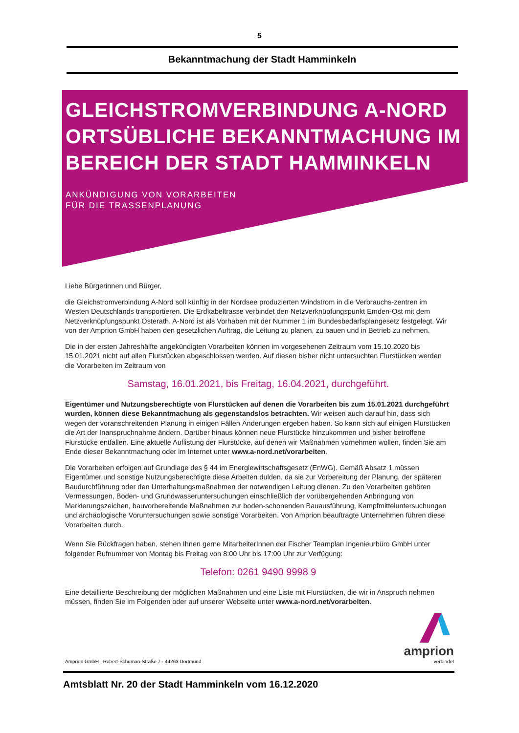5
Bekanntmachung der Stadt Hamminkeln
GLEICHSTROMVERBINDUNG A-NORD ORTSÜBLICHE BEKANNTMACHUNG IM BEREICH DER STADT HAMMINKELN
ANKÜNDIGUNG VON VORARBEITEN
FÜR DIE TRASSENPLANUNG
Liebe Bürgerinnen und Bürger,
die Gleichstromverbindung A-Nord soll künftig in der Nordsee produzierten Windstrom in die Verbrauchs-zentren im Westen Deutschlands transportieren. Die Erdkabeltrasse verbindet den Netzverknüpfungspunkt Emden-Ost mit dem Netzverknüpfungspunkt Osterath. A-Nord ist als Vorhaben mit der Nummer 1 im Bundesbedarfsplangesetz festgelegt. Wir von der Amprion GmbH haben den gesetzlichen Auftrag, die Leitung zu planen, zu bauen und in Betrieb zu nehmen.
Die in der ersten Jahreshälfte angekündigten Vorarbeiten können im vorgesehenen Zeitraum vom 15.10.2020 bis 15.01.2021 nicht auf allen Flurstücken abgeschlossen werden. Auf diesen bisher nicht untersuchten Flurstücken werden die Vorarbeiten im Zeitraum von
Samstag, 16.01.2021, bis Freitag, 16.04.2021, durchgeführt.
Eigentümer und Nutzungsberechtigte von Flurstücken auf denen die Vorarbeiten bis zum 15.01.2021 durchgeführt wurden, können diese Bekanntmachung als gegenstandslos betrachten. Wir weisen auch darauf hin, dass sich wegen der voranschreitenden Planung in einigen Fällen Änderungen ergeben haben. So kann sich auf einigen Flurstücken die Art der Inanspruchnahme ändern. Darüber hinaus können neue Flurstücke hinzukommen und bisher betroffene Flurstücke entfallen. Eine aktuelle Auflistung der Flurstücke, auf denen wir Maßnahmen vornehmen wollen, finden Sie am Ende dieser Bekanntmachung oder im Internet unter www.a-nord.net/vorarbeiten.
Die Vorarbeiten erfolgen auf Grundlage des § 44 im Energiewirtschaftsgesetz (EnWG). Gemäß Absatz 1 müssen Eigentümer und sonstige Nutzungsberechtigte diese Arbeiten dulden, da sie zur Vorbereitung der Planung, der späteren Baudurchführung oder den Unterhaltungsmaßnahmen der notwendigen Leitung dienen. Zu den Vorarbeiten gehören Vermessungen, Boden- und Grundwasseruntersuchungen einschließlich der vorübergehenden Anbringung von Markierungszeichen, bauvorbereitende Maßnahmen zur boden-schonenden Bauausführung, Kampfmitteluntersuchungen und archäologische Voruntersuchungen sowie sonstige Vorarbeiten. Von Amprion beauftragte Unternehmen führen diese Vorarbeiten durch.
Wenn Sie Rückfragen haben, stehen Ihnen gerne MitarbeiterInnen der Fischer Teamplan Ingenieurbüro GmbH unter folgender Rufnummer von Montag bis Freitag von 8:00 Uhr bis 17:00 Uhr zur Verfügung:
Telefon: 0261 9490 9998 9
Eine detaillierte Beschreibung der möglichen Maßnahmen und eine Liste mit Flurstücken, die wir in Anspruch nehmen müssen, finden Sie im Folgenden oder auf unserer Webseite unter www.a-nord.net/vorarbeiten.
Amprion GmbH · Robert-Schuman-Straße 7 · 44263 Dortmund
amprion
verbindet
Amtsblatt Nr. 20 der Stadt Hamminkeln vom 16.12.2020